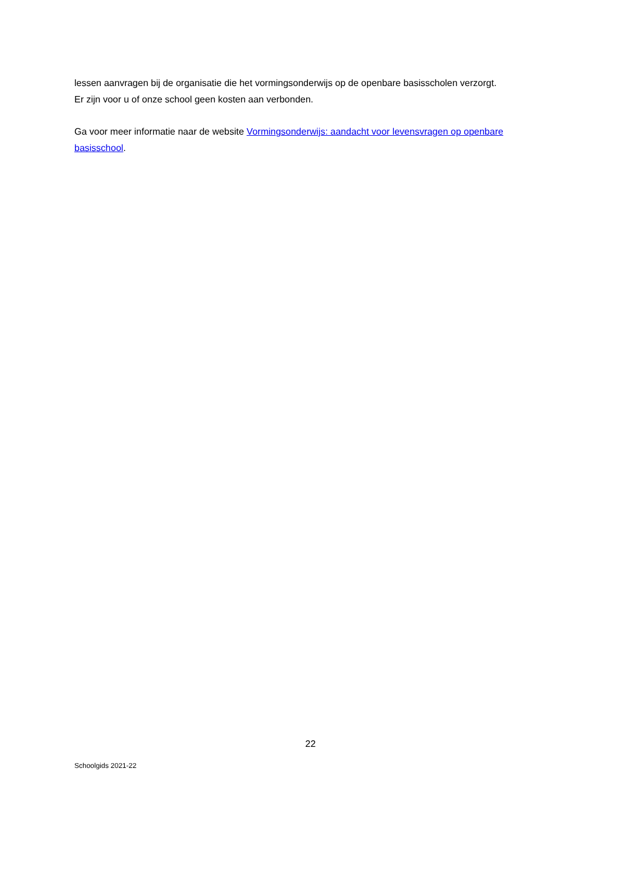lessen aanvragen bij de organisatie die het vormingsonderwijs op de openbare basisscholen verzorgt.
Er zijn voor u of onze school geen kosten aan verbonden.
Ga voor meer informatie naar de website Vormingsonderwijs: aandacht voor levensvragen op openbare basisschool.
22
Schoolgids 2021-22